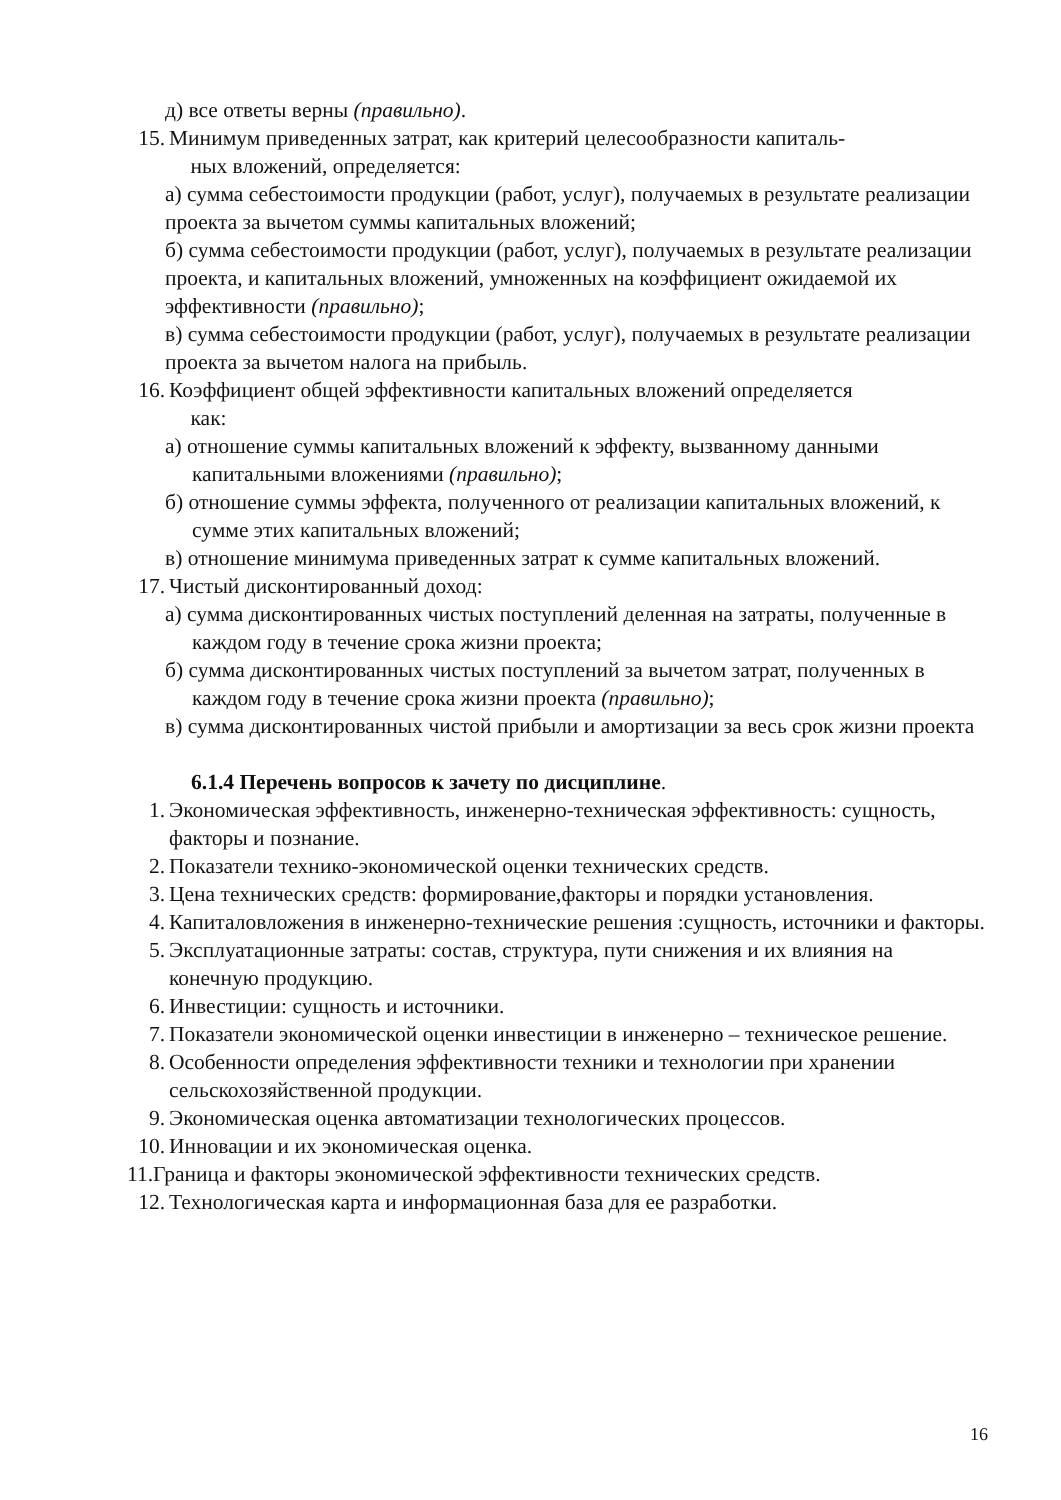д) все ответы верны (правильно).
15. Минимум приведенных затрат, как критерий целесообразности капиталь-
ных вложений, определяется:
а) сумма себестоимости продукции (работ, услуг), получаемых в результате реализации проекта за вычетом суммы капитальных вложений;
б) сумма себестоимости продукции (работ, услуг), получаемых в результате реализации проекта, и капитальных вложений, умноженных на коэффициент ожидаемой их эффективности (правильно);
в) сумма себестоимости продукции (работ, услуг), получаемых в результате реализации проекта за вычетом налога на прибыль.
16. Коэффициент общей эффективности капитальных вложений определяется
как:
а) отношение суммы капитальных вложений к эффекту, вызванному данными капитальными вложениями (правильно);
б) отношение суммы эффекта, полученного от реализации капитальных вложений, к сумме этих капитальных вложений;
в) отношение минимума приведенных затрат к сумме капитальных вложений.
17. Чистый дисконтированный доход:
а) сумма дисконтированных чистых поступлений деленная на затраты, полученные в каждом году в течение срока жизни проекта;
б) сумма дисконтированных чистых поступлений за вычетом затрат, полученных в каждом году в течение срока жизни проекта (правильно);
в) сумма дисконтированных чистой прибыли и амортизации за весь срок жизни проекта
6.1.4 Перечень вопросов к зачету по дисциплине.
1. Экономическая эффективность, инженерно-техническая эффективность: сущность, факторы и познание.
2. Показатели технико-экономической оценки технических средств.
3. Цена технических средств: формирование,факторы и порядки установления.
4. Капиталовложения в инженерно-технические решения :сущность, источники и факторы.
5. Эксплуатационные затраты: состав, структура, пути снижения и их влияния на конечную продукцию.
6. Инвестиции: сущность и источники.
7. Показатели экономической оценки инвестиции в инженерно – техническое решение.
8. Особенности определения эффективности техники и технологии при хранении сельскохозяйственной продукции.
9. Экономическая оценка автоматизации технологических процессов.
10. Инновации и их экономическая оценка.
11.Граница и факторы экономической эффективности технических средств.
12. Технологическая карта и информационная база для ее разработки.
16